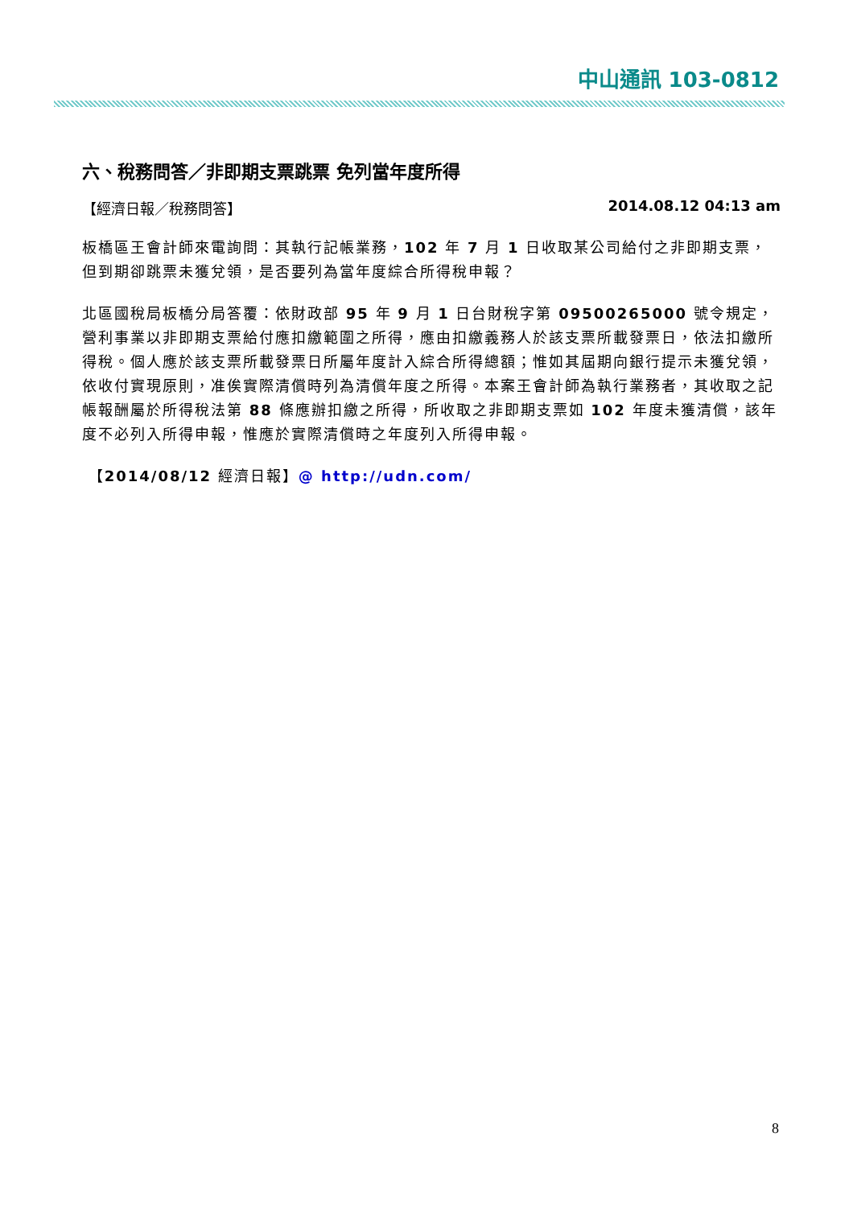中山通訊 103-0812
六、稅務問答／非即期支票跳票 免列當年度所得
【經濟日報／稅務問答】 2014.08.12 04:13 am
板橋區王會計師來電詢問：其執行記帳業務，102 年 7 月 1 日收取某公司給付之非即期支票，但到期卻跳票未獲兌領，是否要列為當年度綜合所得稅申報？
北區國稅局板橋分局答覆：依財政部 95 年 9 月 1 日台財稅字第 09500265000 號令規定，營利事業以非即期支票給付應扣繳範圍之所得，應由扣繳義務人於該支票所載發票日，依法扣繳所得稅。個人應於該支票所載發票日所屬年度計入綜合所得總額；惟如其屆期向銀行提示未獲兌領，依收付實現原則，准俟實際清償時列為清償年度之所得。本案王會計師為執行業務者，其收取之記帳報酬屬於所得稅法第 88 條應辦扣繳之所得，所收取之非即期支票如 102 年度未獲清償，該年度不必列入所得申報，惟應於實際清償時之年度列入所得申報。
【2014/08/12 經濟日報】@ http://udn.com/
8